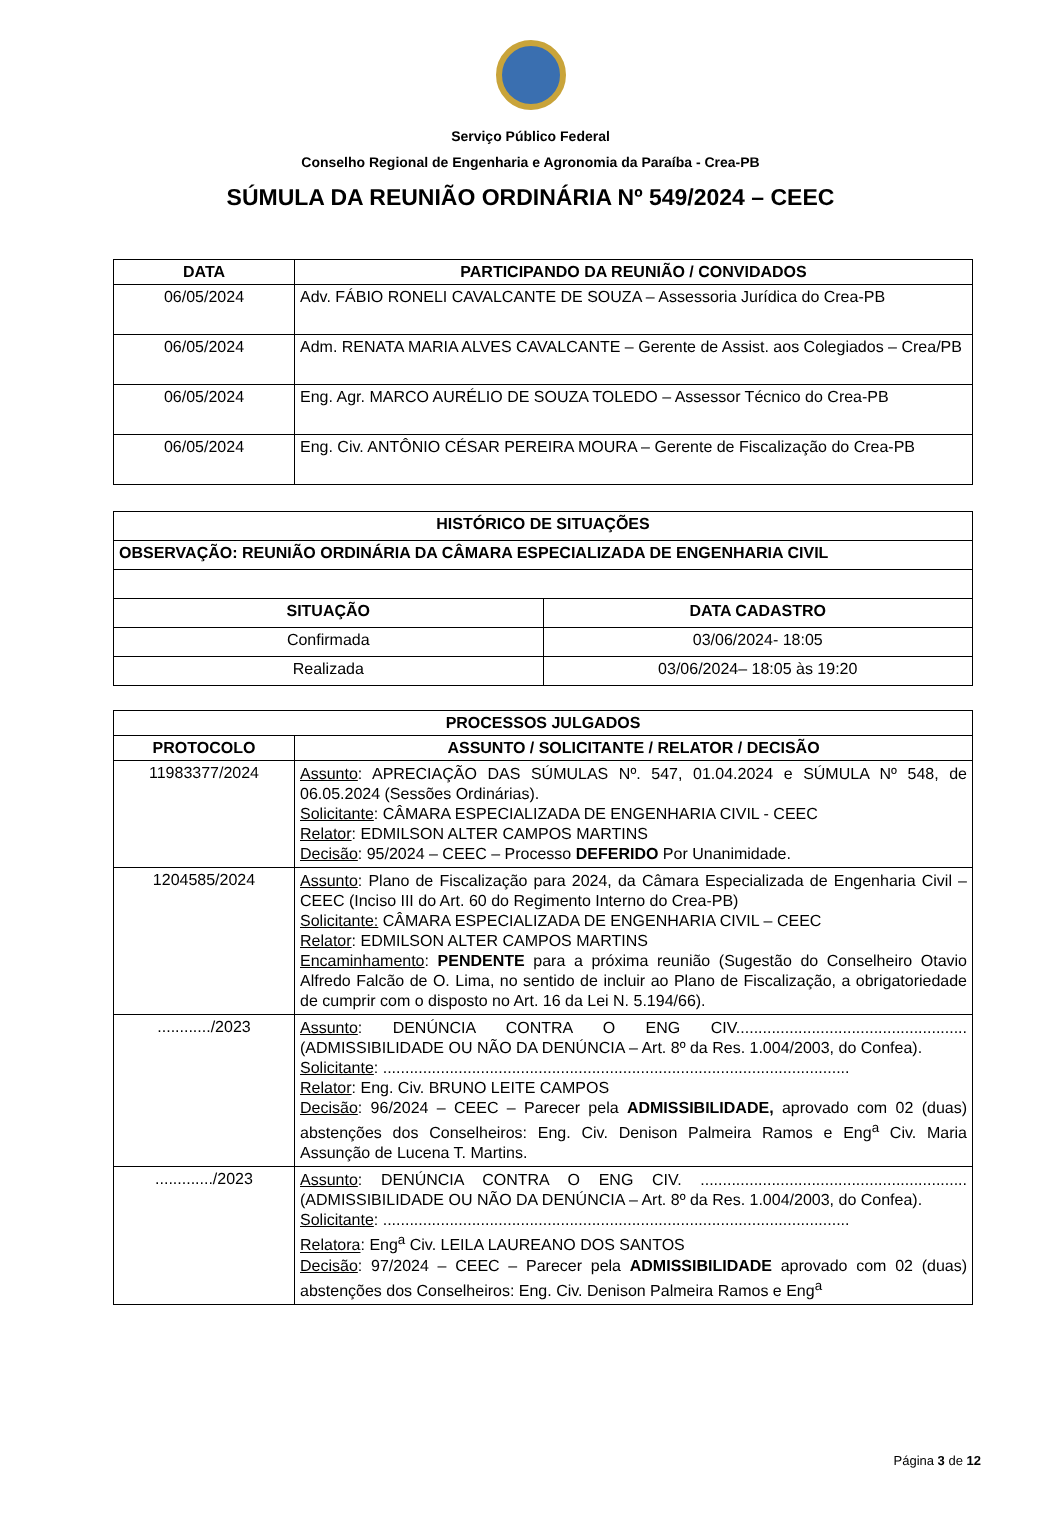Serviço Público Federal
Conselho Regional de Engenharia e Agronomia da Paraíba - Crea-PB
SÚMULA DA REUNIÃO ORDINÁRIA Nº 549/2024 – CEEC
| DATA | PARTICIPANDO DA REUNIÃO / CONVIDADOS |
| --- | --- |
| 06/05/2024 | Adv. FÁBIO RONELI CAVALCANTE DE SOUZA – Assessoria Jurídica do Crea-PB |
| 06/05/2024 | Adm. RENATA MARIA ALVES CAVALCANTE – Gerente de Assist. aos Colegiados – Crea/PB |
| 06/05/2024 | Eng. Agr. MARCO AURÉLIO DE SOUZA TOLEDO – Assessor Técnico do Crea-PB |
| 06/05/2024 | Eng. Civ. ANTÔNIO CÉSAR PEREIRA MOURA – Gerente de Fiscalização do Crea-PB |
| HISTÓRICO DE SITUAÇÕES | |
| --- | --- |
| OBSERVAÇÃO: REUNIÃO ORDINÁRIA DA CÂMARA ESPECIALIZADA DE ENGENHARIA CIVIL | |
| SITUAÇÃO | DATA CADASTRO |
| Confirmada | 03/06/2024- 18:05 |
| Realizada | 03/06/2024– 18:05 às 19:20 |
| PROCESSOS JULGADOS | |
| --- | --- |
| PROTOCOLO | ASSUNTO / SOLICITANTE / RELATOR / DECISÃO |
| 11983377/2024 | Assunto : APRECIAÇÃO DAS SÚMULAS Nº. 547, 01.04.2024 e SÚMULA Nº 548, de 06.05.2024 (Sessões Ordinárias). Solicitante : CÂMARA ESPECIALIZADA DE ENGENHARIA CIVIL - CEEC Relator : EDMILSON ALTER CAMPOS MARTINS Decisão : 95/2024 – CEEC – Processo DEFERIDO Por Unanimidade. |
| 1204585/2024 | Assunto : Plano de Fiscalização para 2024, da Câmara Especializada de Engenharia Civil – CEEC (Inciso III do Art. 60 do Regimento Interno do Crea-PB) Solicitante: CÂMARA ESPECIALIZADA DE ENGENHARIA CIVIL – CEEC Relator : EDMILSON ALTER CAMPOS MARTINS Encaminhamento : PENDENTE para a próxima reunião (Sugestão do Conselheiro Otavio Alfredo Falcão de O. Lima, no sentido de incluir ao Plano de Fiscalização, a obrigatoriedade de cumprir com o disposto no Art. 16 da Lei N. 5.194/66). |
| ............/2023 | Assunto : DENÚNCIA CONTRA O ENG CIV.................................................... (ADMISSIBILIDADE OU NÃO DA DENÚNCIA – Art. 8º da Res. 1.004/2003, do Confea). Solicitante : ......................................................................................................... Relator : Eng. Civ. BRUNO LEITE CAMPOS Decisão : 96/2024 – CEEC – Parecer pela ADMISSIBILIDADE, aprovado com 02 (duas) abstenções dos Conselheiros: Eng. Civ. Denison Palmeira Ramos e Eng<sup>a</sup> Civ. Maria Assunção de Lucena T. Martins. |
| ............./2023 | Assunto : DENÚNCIA CONTRA O ENG CIV. ............................................................ (ADMISSIBILIDADE OU NÃO DA DENÚNCIA – Art. 8º da Res. 1.004/2003, do Confea). Solicitante : ......................................................................................................... Relatora : Eng<sup>a</sup> Civ. LEILA LAUREANO DOS SANTOS Decisão : 97/2024 – CEEC – Parecer pela ADMISSIBILIDADE aprovado com 02 (duas) abstenções dos Conselheiros: Eng. Civ. Denison Palmeira Ramos e Eng<sup>a</sup> |
Página 3 de 12